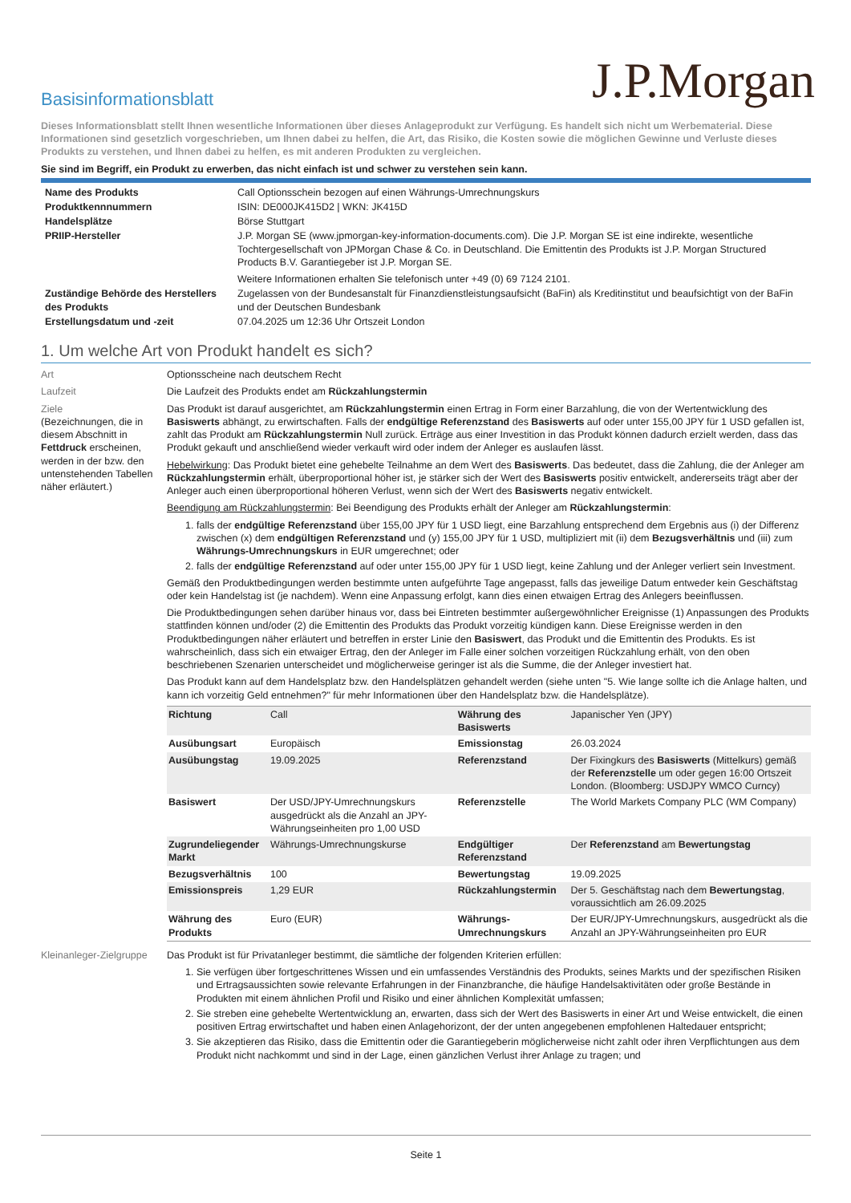J.P.Morgan
Basisinformationsblatt
Dieses Informationsblatt stellt Ihnen wesentliche Informationen über dieses Anlageprodukt zur Verfügung. Es handelt sich nicht um Werbematerial. Diese Informationen sind gesetzlich vorgeschrieben, um Ihnen dabei zu helfen, die Art, das Risiko, die Kosten sowie die möglichen Gewinne und Verluste dieses Produkts zu verstehen, und Ihnen dabei zu helfen, es mit anderen Produkten zu vergleichen.
Sie sind im Begriff, ein Produkt zu erwerben, das nicht einfach ist und schwer zu verstehen sein kann.
| Name des Produkts | Call Optionsschein bezogen auf einen Währungs-Umrechnungskurs |
| Produktkennnummern | ISIN: DE000JK415D2 / WKN: JK415D |
| Handelsplätze | Börse Stuttgart |
| PRIIP-Hersteller | J.P. Morgan SE (www.jpmorgan-key-information-documents.com). Die J.P. Morgan SE ist eine indirekte, wesentliche Tochtergesellschaft von JPMorgan Chase & Co. in Deutschland. Die Emittentin des Produkts ist J.P. Morgan Structured Products B.V. Garantiegeber ist J.P. Morgan SE. Weitere Informationen erhalten Sie telefonisch unter +49 (0) 69 7124 2101. |
| Zuständige Behörde des Herstellers des Produkts | Zugelassen von der Bundesanstalt für Finanzdienstleistungsaufsicht (BaFin) als Kreditinstitut und beaufsichtigt von der BaFin und der Deutschen Bundesbank |
| Erstellungsdatum und -zeit | 07.04.2025 um 12:36 Uhr Ortszeit London |
1. Um welche Art von Produkt handelt es sich?
Art Optionsscheine nach deutschem Recht
Laufzeit Die Laufzeit des Produkts endet am Rückzahlungstermin
Ziele
(Bezeichnungen, die in diesem Abschnitt in Fettdruck erscheinen, werden in der bzw. den untenstehenden Tabellen näher erläutert.)
Das Produkt ist darauf ausgerichtet, am Rückzahlungstermin einen Ertrag in Form einer Barzahlung, die von der Wertentwicklung des Basiswerts abhängt, zu erwirtschaften. Falls der endgültige Referenzstand des Basiswerts auf oder unter 155,00 JPY für 1 USD gefallen ist, zahlt das Produkt am Rückzahlungstermin Null zurück. Erträge aus einer Investition in das Produkt können dadurch erzielt werden, dass das Produkt gekauft und anschließend wieder verkauft wird oder indem der Anleger es auslaufen lässt.
Hebelwirkung: Das Produkt bietet eine gehebelte Teilnahme an dem Wert des Basiswerts. Das bedeutet, dass die Zahlung, die der Anleger am Rückzahlungstermin erhält, überproportional höher ist, je stärker sich der Wert des Basiswerts positiv entwickelt, andererseits trägt aber der Anleger auch einen überproportional höheren Verlust, wenn sich der Wert des Basiswerts negativ entwickelt.
Beendigung am Rückzahlungstermin: Bei Beendigung des Produkts erhält der Anleger am Rückzahlungstermin:
1. falls der endgültige Referenzstand über 155,00 JPY für 1 USD liegt, eine Barzahlung entsprechend dem Ergebnis aus (i) der Differenz zwischen (x) dem endgültigen Referenzstand und (y) 155,00 JPY für 1 USD, multipliziert mit (ii) dem Bezugsverhältnis und (iii) zum Währungs-Umrechnungskurs in EUR umgerechnet; oder
2. falls der endgültige Referenzstand auf oder unter 155,00 JPY für 1 USD liegt, keine Zahlung und der Anleger verliert sein Investment.
Gemäß den Produktbedingungen werden bestimmte unten aufgeführte Tage angepasst, falls das jeweilige Datum entweder kein Geschäftstag oder kein Handelstag ist (je nachdem). Wenn eine Anpassung erfolgt, kann dies einen etwaigen Ertrag des Anlegers beeinflussen.
Die Produktbedingungen sehen darüber hinaus vor, dass bei Eintreten bestimmter außergewöhnlicher Ereignisse (1) Anpassungen des Produkts stattfinden können und/oder (2) die Emittentin des Produkts das Produkt vorzeitig kündigen kann. Diese Ereignisse werden in den Produktbedingungen näher erläutert und betreffen in erster Linie den Basiswert, das Produkt und die Emittentin des Produkts. Es ist wahrscheinlich, dass sich ein etwaiger Ertrag, den der Anleger im Falle einer solchen vorzeitigen Rückzahlung erhält, von den oben beschriebenen Szenarien unterscheidet und möglicherweise geringer ist als die Summe, die der Anleger investiert hat.
Das Produkt kann auf dem Handelsplatz bzw. den Handelsplätzen gehandelt werden (siehe unten "5. Wie lange sollte ich die Anlage halten, und kann ich vorzeitig Geld entnehmen?" für mehr Informationen über den Handelsplatz bzw. die Handelsplätze).
| Richtung | Call | Währung des Basiswerts | Japanischer Yen (JPY) |
| Ausübungsart | Europäisch | Emissionstag | 26.03.2024 |
| Ausübungstag | 19.09.2025 | Referenzstand | Der Fixingkurs des Basiswerts (Mittelkurs) gemäß der Referenzstelle um oder gegen 16:00 Ortszeit London. (Bloomberg: USDJPY WMCO Curncy) |
| Basiswert | Der USD/JPY-Umrechnungskurs ausgedrückt als die Anzahl an JPY-Währungseinheiten pro 1,00 USD | Referenzstelle | The World Markets Company PLC (WM Company) |
| Zugrundeliegender Markt | Währungs-Umrechnungskurse | Endgültiger Referenzstand | Der Referenzstand am Bewertungstag |
| Bezugsverhältnis | 100 | Bewertungstag | 19.09.2025 |
| Emissionspreis | 1,29 EUR | Rückzahlungstermin | Der 5. Geschäftstag nach dem Bewertungstag , voraussichtlich am 26.09.2025 |
| Währung des Produkts | Euro (EUR) | Währungs-Umrechnungskurs | Der EUR/JPY-Umrechnungskurs, ausgedrückt als die Anzahl an JPY-Währungseinheiten pro EUR |
Kleinanleger-Zielgruppe
Das Produkt ist für Privatanleger bestimmt, die sämtliche der folgenden Kriterien erfüllen:
1. Sie verfügen über fortgeschrittenes Wissen und ein umfassendes Verständnis des Produkts, seines Markts und der spezifischen Risiken und Ertragsaussichten sowie relevante Erfahrungen in der Finanzbranche, die häufige Handelsaktivitäten oder große Bestände in Produkten mit einem ähnlichen Profil und Risiko und einer ähnlichen Komplexität umfassen;
2. Sie streben eine gehebelte Wertentwicklung an, erwarten, dass sich der Wert des Basiswerts in einer Art und Weise entwickelt, die einen positiven Ertrag erwirtschaftet und haben einen Anlagehorizont, der der unten angegebenen empfohlenen Haltedauer entspricht;
3. Sie akzeptieren das Risiko, dass die Emittentin oder die Garantiegeberin möglicherweise nicht zahlt oder ihren Verpflichtungen aus dem Produkt nicht nachkommt und sind in der Lage, einen gänzlichen Verlust ihrer Anlage zu tragen; und
Seite 1